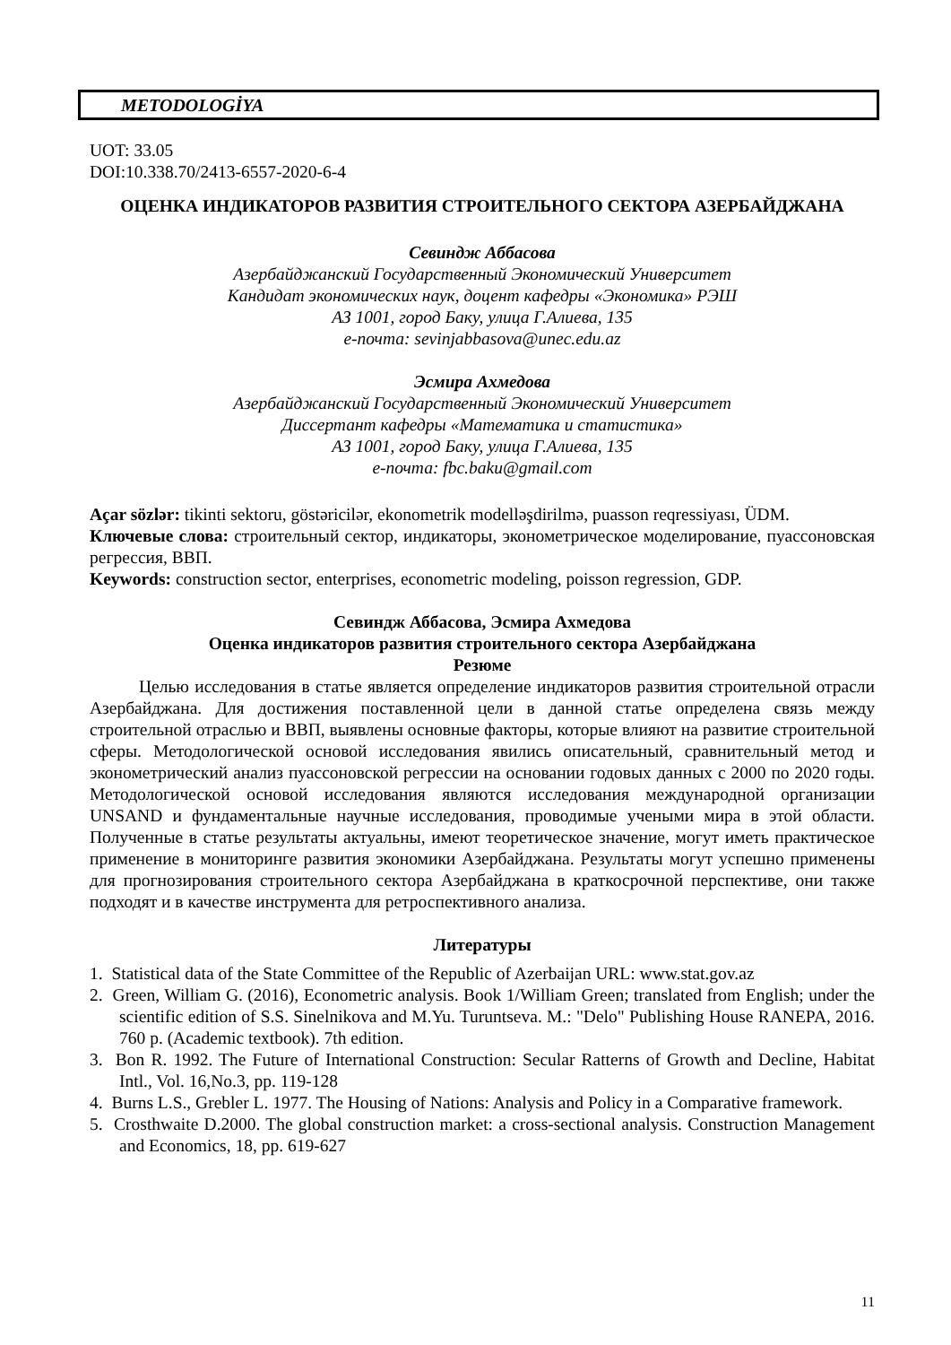METODOLOGİYA
UOT: 33.05
DOI:10.338.70/2413-6557-2020-6-4
ОЦЕНКА ИНДИКАТОРОВ РАЗВИТИЯ СТРОИТЕЛЬНОГО СЕКТОРА АЗЕРБАЙДЖАНА
Севиндж Аббасова
Азербайджанский Государственный Экономический Университет
Кандидат экономических наук, доцент кафедры «Экономика» РЭШ
АЗ 1001, город Баку, улица Г.Алиева, 135
e-почта: sevinjabbasova@unec.edu.az
Эсмира Ахмедова
Азербайджанский Государственный Экономический Университет
Диссертант кафедры «Математика и статистика»
АЗ 1001, город Баку, улица Г.Алиева, 135
e-почта: fbc.baku@gmail.com
Açar sözlər: tikinti sektoru, göstəricilər, ekonometrik modelləşdirilmə, puasson reqressiyası, ÜDM.
Ключевые слова: строительный сектор, индикаторы, эконометрическое моделирование, пуассоновская регрессия, ВВП.
Keywords: construction sector, enterprises, econometric modeling, poisson regression, GDP.
Севиндж Аббасова, Эсмира Ахмедова
Оценка индикаторов развития строительного сектора Азербайджана
Резюме
Целью исследования в статье является определение индикаторов развития строительной отрасли Азербайджана. Для достижения поставленной цели в данной статье определена связь между строительной отраслью и ВВП, выявлены основные факторы, которые влияют на развитие строительной сферы. Методологической основой исследования явились описательный, сравнительный метод и эконометрический анализ пуассоновской регрессии на основании годовых данных с 2000 по 2020 годы. Методологической основой исследования являются исследования международной организации UNSAND и фундаментальные научные исследования, проводимые учеными мира в этой области. Полученные в статье результаты актуальны, имеют теоретическое значение, могут иметь практическое применение в мониторинге развития экономики Азербайджана. Результаты могут успешно применены для прогнозирования строительного сектора Азербайджана в краткосрочной перспективе, они также подходят и в качестве инструмента для ретроспективного анализа.
Литературы
1. Statistical data of the State Committee of the Republic of Azerbaijan URL: www.stat.gov.az
2. Green, William G. (2016), Econometric analysis. Book 1/William Green; translated from English; under the scientific edition of S.S. Sinelnikova and M.Yu. Turuntseva. M.: "Delo" Publishing House RANEPA, 2016. 760 p. (Academic textbook). 7th edition.
3. Bon R. 1992. The Future of International Construction: Secular Ratterns of Growth and Decline, Habitat Intl., Vol. 16,No.3, pp. 119-128
4. Burns L.S., Grebler L. 1977. The Housing of Nations: Analysis and Policy in a Comparative framework.
5. Crosthwaite D.2000. The global construction market: a cross-sectional analysis. Construction Management and Economics, 18, pp. 619-627
11